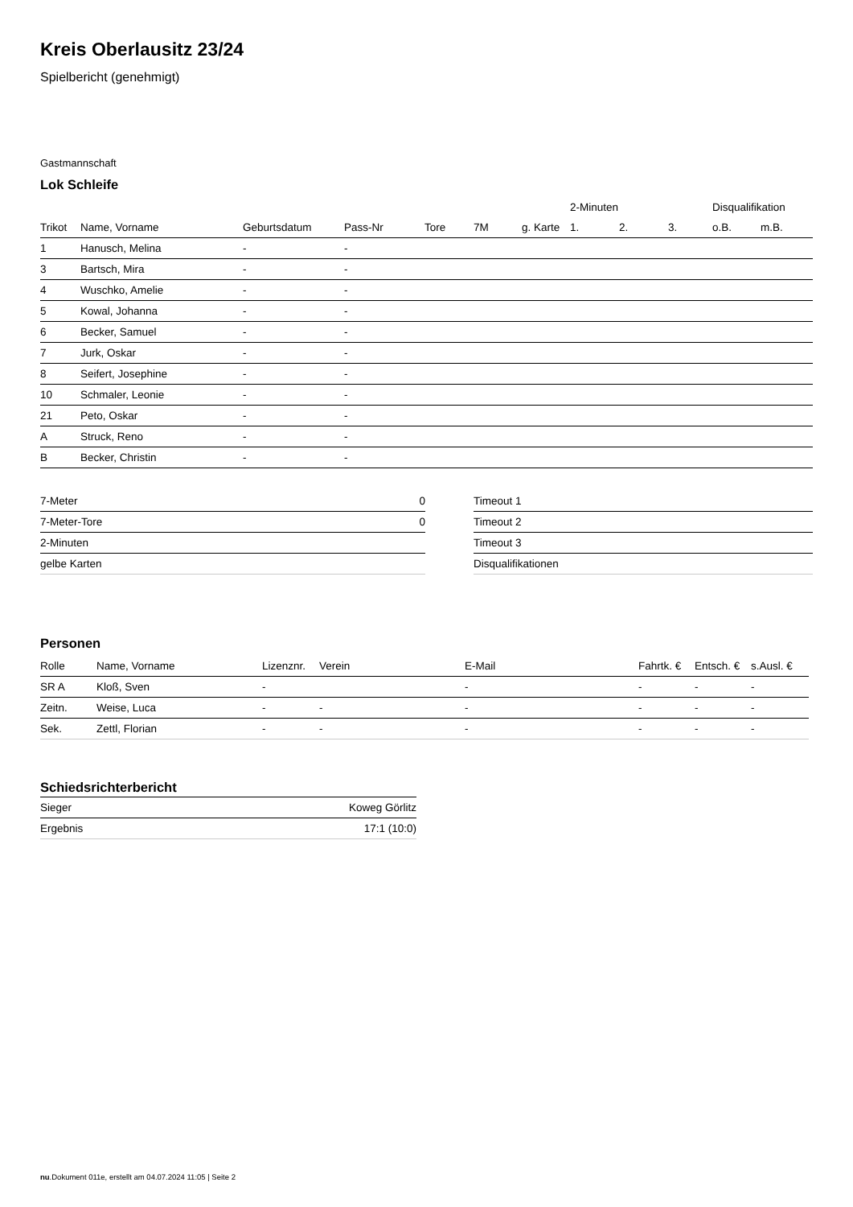Kreis Oberlausitz 23/24
Spielbericht (genehmigt)
Gastmannschaft
Lok Schleife
| | | | | | | | 2-Minuten | | | Disqualifikation | |
| --- | --- | --- | --- | --- | --- | --- | --- | --- | --- | --- | --- |
| Trikot | Name, Vorname | Geburtsdatum | Pass-Nr | Tore | 7M | g. Karte | 1. | 2. | 3. | o.B. | m.B. |
| 1 | Hanusch, Melina | - | - | | | | | | | | |
| 3 | Bartsch, Mira | - | - | | | | | | | | |
| 4 | Wuschko, Amelie | - | - | | | | | | | | |
| 5 | Kowal, Johanna | - | - | | | | | | | | |
| 6 | Becker, Samuel | - | - | | | | | | | | |
| 7 | Jurk, Oskar | - | - | | | | | | | | |
| 8 | Seifert, Josephine | - | - | | | | | | | | |
| 10 | Schmaler, Leonie | - | - | | | | | | | | |
| 21 | Peto, Oskar | - | - | | | | | | | | |
| A | Struck, Reno | - | - | | | | | | | | |
| B | Becker, Christin | - | - | | | | | | | | |
| 7-Meter | 0 |
| 7-Meter-Tore | 0 |
| 2-Minuten | |
| gelbe Karten | |
| Timeout 1 |
| Timeout 2 |
| Timeout 3 |
| Disqualifikationen |
Personen
| Rolle | Name, Vorname | Lizenznr. | Verein | E-Mail | Fahrtk. € | Entsch. € | s.Ausl. € |
| --- | --- | --- | --- | --- | --- | --- | --- |
| SR A | Kloß, Sven | - | | - | - | - | - |
| Zeitn. | Weise, Luca | - | - | - | - | - | - |
| Sek. | Zettl, Florian | - | - | - | - | - | - |
Schiedsrichterbericht
| Sieger | Koweg Görlitz |
| Ergebnis | 17:1 (10:0) |
nu.Dokument 011e, erstellt am 04.07.2024 11:05 | Seite 2